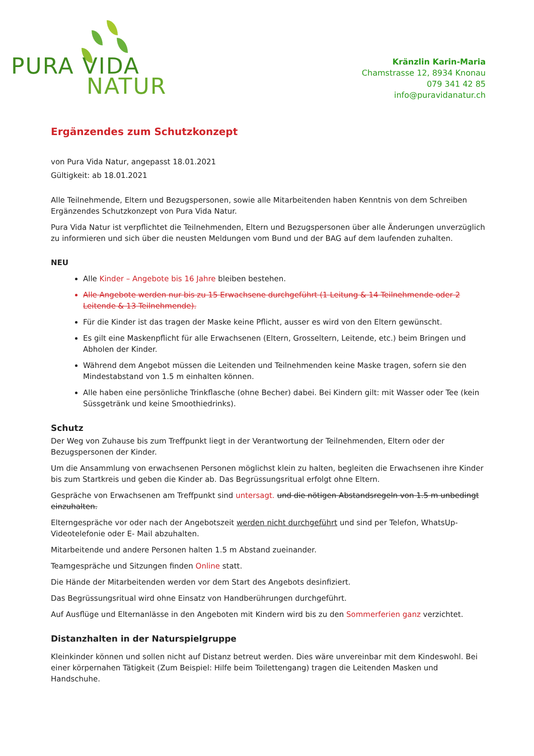PURA VIDA
NATUR
Kränzlin Karin-Maria
Chamstrasse 12, 8934 Knonau
079 341 42 85
info@puravidanatur.ch
Ergänzendes zum Schutzkonzept
von Pura Vida Natur, angepasst 18.01.2021
Gültigkeit: ab 18.01.2021
Alle Teilnehmende, Eltern und Bezugspersonen, sowie alle Mitarbeitenden haben Kenntnis von dem Schreiben Ergänzendes Schutzkonzept von Pura Vida Natur.
Pura Vida Natur ist verpflichtet die Teilnehmenden, Eltern und Bezugspersonen über alle Änderungen unverzüglich zu informieren und sich über die neusten Meldungen vom Bund und der BAG auf dem laufenden zuhalten.
NEU
Alle Kinder – Angebote bis 16 Jahre bleiben bestehen.
Alle Angebote werden nur bis zu 15 Erwachsene durchgeführt (1 Leitung & 14 Teilnehmende oder 2 Leitende & 13 Teilnehmende).
Für die Kinder ist das tragen der Maske keine Pflicht, ausser es wird von den Eltern gewünscht.
Es gilt eine Maskenpflicht für alle Erwachsenen (Eltern, Grosseltern, Leitende, etc.) beim Bringen und Abholen der Kinder.
Während dem Angebot müssen die Leitenden und Teilnehmenden keine Maske tragen, sofern sie den Mindestabstand von 1.5 m einhalten können.
Alle haben eine persönliche Trinkflasche (ohne Becher) dabei. Bei Kindern gilt: mit Wasser oder Tee (kein Süssgetränk und keine Smoothiedrinks).
Schutz
Der Weg von Zuhause bis zum Treffpunkt liegt in der Verantwortung der Teilnehmenden, Eltern oder der Bezugspersonen der Kinder.
Um die Ansammlung von erwachsenen Personen möglichst klein zu halten, begleiten die Erwachsenen ihre Kinder bis zum Startkreis und geben die Kinder ab. Das Begrüssungsritual erfolgt ohne Eltern.
Gespräche von Erwachsenen am Treffpunkt sind untersagt. und die nötigen Abstandsregeln von 1.5 m unbedingt einzuhalten.
Elterngespräche vor oder nach der Angebotszeit werden nicht durchgeführt und sind per Telefon, WhatsUp-Videotelefonie oder E- Mail abzuhalten.
Mitarbeitende und andere Personen halten 1.5 m Abstand zueinander.
Teamgespräche und Sitzungen finden Online statt.
Die Hände der Mitarbeitenden werden vor dem Start des Angebots desinfiziert.
Das Begrüssungsritual wird ohne Einsatz von Handberührungen durchgeführt.
Auf Ausflüge und Elternanlässe in den Angeboten mit Kindern wird bis zu den Sommerferien ganz verzichtet.
Distanzhalten in der Naturspielgruppe
Kleinkinder können und sollen nicht auf Distanz betreut werden. Dies wäre unvereinbar mit dem Kindeswohl. Bei einer körpernahen Tätigkeit (Zum Beispiel: Hilfe beim Toilettengang) tragen die Leitenden Masken und Handschuhe.